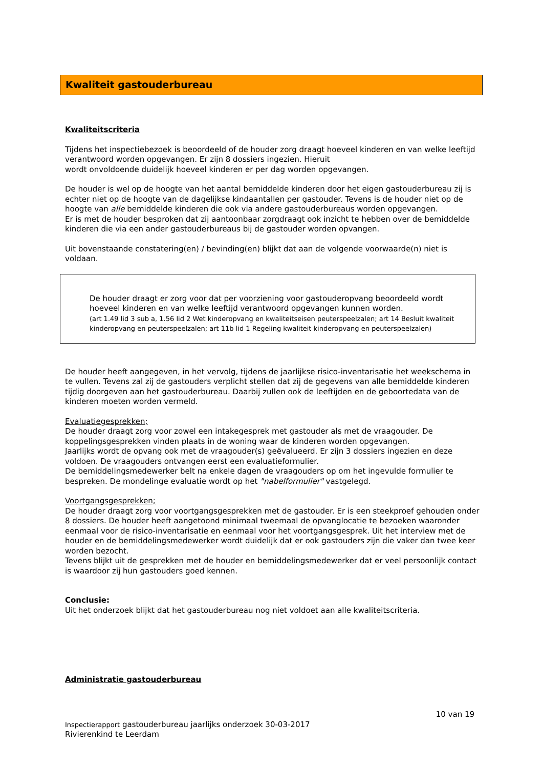Kwaliteit gastouderbureau
Kwaliteitscriteria
Tijdens het inspectiebezoek is beoordeeld of de houder zorg draagt hoeveel kinderen en van welke leeftijd verantwoord worden opgevangen. Er zijn 8 dossiers ingezien. Hieruit
wordt onvoldoende duidelijk hoeveel kinderen er per dag worden opgevangen.
De houder is wel op de hoogte van het aantal bemiddelde kinderen door het eigen gastouderbureau zij is echter niet op de hoogte van de dagelijkse kindaantallen per gastouder. Tevens is de houder niet op de hoogte van alle bemiddelde kinderen die ook via andere gastouderbureaus worden opgevangen.
Er is met de houder besproken dat zij aantoonbaar zorgdraagt ook inzicht te hebben over de bemiddelde kinderen die via een ander gastouderbureaus bij de gastouder worden opvangen.
Uit bovenstaande constatering(en) / bevinding(en) blijkt dat aan de volgende voorwaarde(n) niet is voldaan.
De houder draagt er zorg voor dat per voorziening voor gastouderopvang beoordeeld wordt hoeveel kinderen en van welke leeftijd verantwoord opgevangen kunnen worden.
(art 1.49 lid 3 sub a, 1.56 lid 2 Wet kinderopvang en kwaliteitseisen peuterspeelzalen; art 14 Besluit kwaliteit kinderopvang en peuterspeelzalen; art 11b lid 1 Regeling kwaliteit kinderopvang en peuterspeelzalen)
De houder heeft aangegeven, in het vervolg, tijdens de jaarlijkse risico-inventarisatie het weekschema in te vullen. Tevens zal zij de gastouders verplicht stellen dat zij de gegevens van alle bemiddelde kinderen tijdig doorgeven aan het gastouderbureau. Daarbij zullen ook de leeftijden en de geboortedata van de kinderen moeten worden vermeld.
Evaluatiegesprekken;
De houder draagt zorg voor zowel een intakegesprek met gastouder als met de vraagouder. De koppelingsgesprekken vinden plaats in de woning waar de kinderen worden opgevangen.
Jaarlijks wordt de opvang ook met de vraagouder(s) geëvalueerd. Er zijn 3 dossiers ingezien en deze voldoen. De vraagouders ontvangen eerst een evaluatieformulier.
De bemiddelingsmedewerker belt na enkele dagen de vraagouders op om het ingevulde formulier te bespreken. De mondelinge evaluatie wordt op het "nabelformulier" vastgelegd.
Voortgangsgesprekken;
De houder draagt zorg voor voortgangsgesprekken met de gastouder. Er is een steekproef gehouden onder 8 dossiers. De houder heeft aangetoond minimaal tweemaal de opvanglocatie te bezoeken waaronder eenmaal voor de risico-inventarisatie en eenmaal voor het voortgangsgesprek. Uit het interview met de houder en de bemiddelingsmedewerker wordt duidelijk dat er ook gastouders zijn die vaker dan twee keer worden bezocht.
Tevens blijkt uit de gesprekken met de houder en bemiddelingsmedewerker dat er veel persoonlijk contact is waardoor zij hun gastouders goed kennen.
Conclusie:
Uit het onderzoek blijkt dat het gastouderbureau nog niet voldoet aan alle kwaliteitscriteria.
Administratie gastouderbureau
10 van 19
Inspectierapport gastouderbureau jaarlijks onderzoek 30-03-2017
Rivierenkind te Leerdam